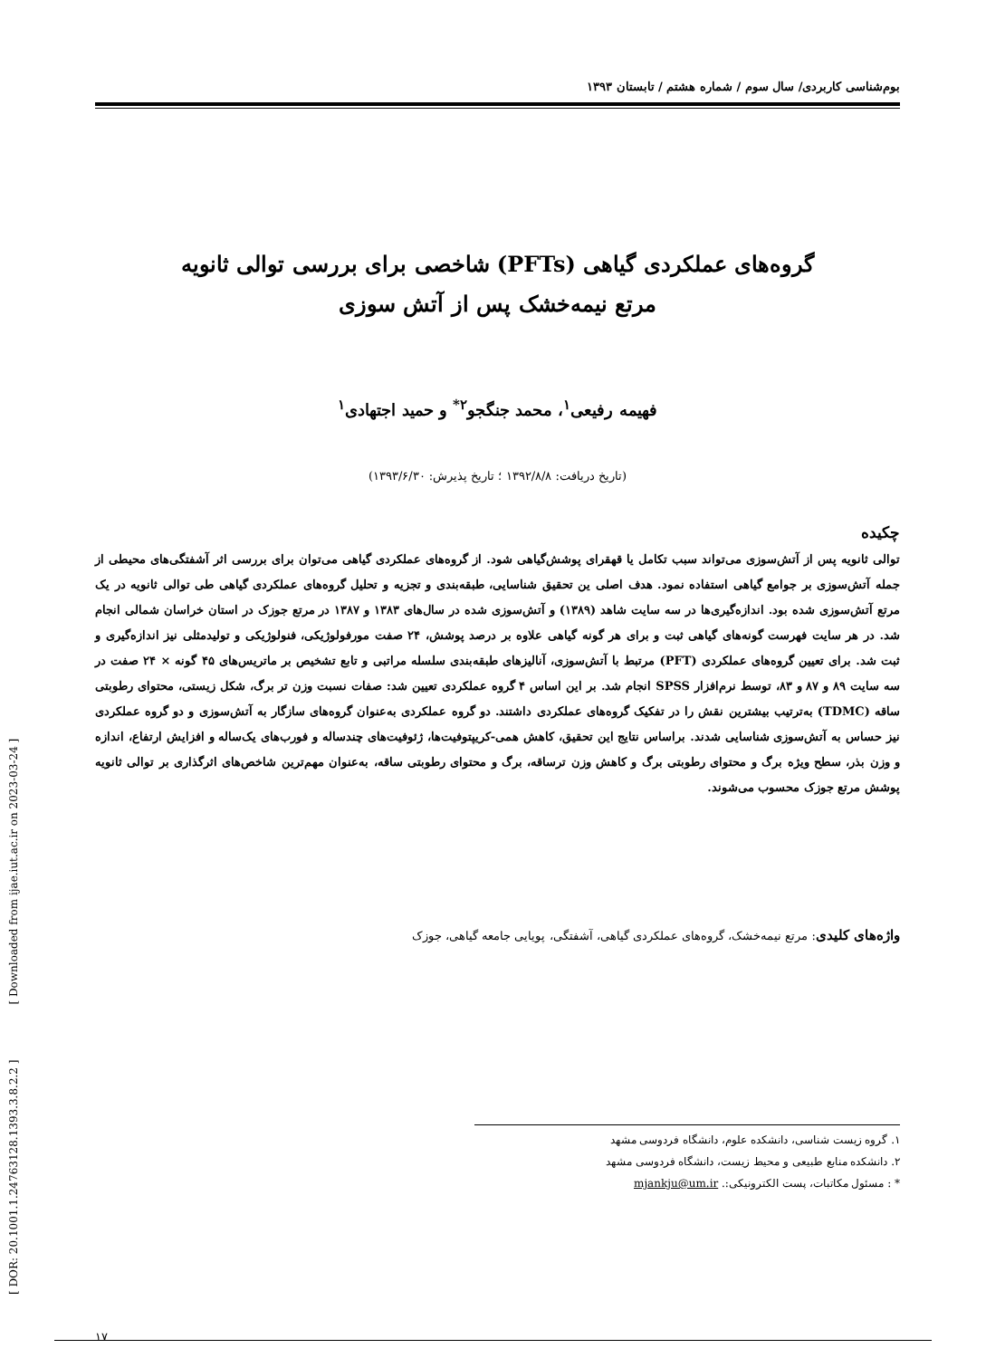بوم‌شناسی کاربردی/ سال سوم / شماره هشتم / تابستان ۱۳۹۳
گروه‌های عملکردی گیاهی (PFTs) شاخصی برای بررسی توالی ثانویه
مرتع نیمه‌خشک پس از آتش سوزی
فهیمه رفیعی<sup>۱</sup>، محمد جنگجو<sup>۲*</sup> و حمید اجتهادی<sup>۱</sup>
(تاریخ دریافت: ۱۳۹۲/۸/۸ ؛ تاریخ پذیرش: ۱۳۹۳/۶/۳۰)
چکیده
توالی ثانویه پس از آتش‌سوزی می‌تواند سبب تکامل یا قهقرای پوشش‌گیاهی شود. از گروه‌های عملکردی گیاهی می‌توان برای بررسی اثر آشفتگی‌های محیطی از جمله آتش‌سوزی بر جوامع گیاهی استفاده نمود. هدف اصلی ین تحقیق شناسایی، طبقه‌بندی و تجزیه و تحلیل گروه‌های عملکردی گیاهی طی توالی ثانویه در یک مرتع آتش‌سوزی شده بود. اندازه‌گیری‌ها در سه سایت شاهد (۱۳۸۹) و آتش‌سوزی شده در سال‌های ۱۳۸۳ و ۱۳۸۷ در مرتع جوزک در استان خراسان شمالی انجام شد. در هر سایت فهرست گونه‌های گیاهی ثبت و برای هر گونه گیاهی علاوه بر درصد پوشش، ۲۴ صفت مورفولوژیکی، فنولوژیکی و تولیدمثلی نیز اندازه‌گیری و ثبت شد. برای تعیین گروه‌های عملکردی (PFT) مرتبط با آتش‌سوزی، آنالیزهای طبقه‌بندی سلسله مراتبی و تابع تشخیص بر ماتریس‌های ۴۵ گونه × ۲۴ صفت در سه سایت ۸۹ و ۸۷ و ۸۳، توسط نرم‌افزار SPSS انجام شد. بر این اساس ۴ گروه عملکردی تعیین شد: صفات نسبت وزن تر برگ، شکل زیستی، محتوای رطوبتی ساقه (TDMC) به‌ترتیب بیشترین نقش را در تفکیک گروه‌های عملکردی داشتند. دو گروه عملکردی به‌عنوان گروه‌های سازگار به آتش‌سوزی و دو گروه عملکردی نیز حساس به آتش‌سوزی شناسایی شدند. براساس نتایج این تحقیق، کاهش همی-کریپتوفیت‌ها، ژئوفیت‌های چندساله و فورب‌های یک‌ساله و افزایش ارتفاع، اندازه و وزن بذر، سطح ویژه برگ و محتوای رطوبتی برگ و کاهش وزن ترساقه، برگ و محتوای رطوبتی ساقه، به‌عنوان مهم‌ترین شاخص‌های اثرگذاری بر توالی ثانویه پوشش مرتع جوزک محسوب می‌شوند.
واژه‌های کلیدی: مرتع نیمه‌خشک، گروه‌های عملکردی گیاهی، آشفتگی، پویایی جامعه گیاهی، جوزک
۱. گروه زیست شناسی، دانشکده علوم، دانشگاه فردوسی مشهد
۲. دانشکده منابع طبیعی و محیط زیست، دانشگاه فردوسی مشهد
* : مسئول مکاتبات، پست الکترونیکی:. mjankju@um.ir
۱۷
[ DOR: 20.1001.1.24763128.1393.3.8.2.2 ] [ Downloaded from ijae.iut.ac.ir on 2023-03-24 ]